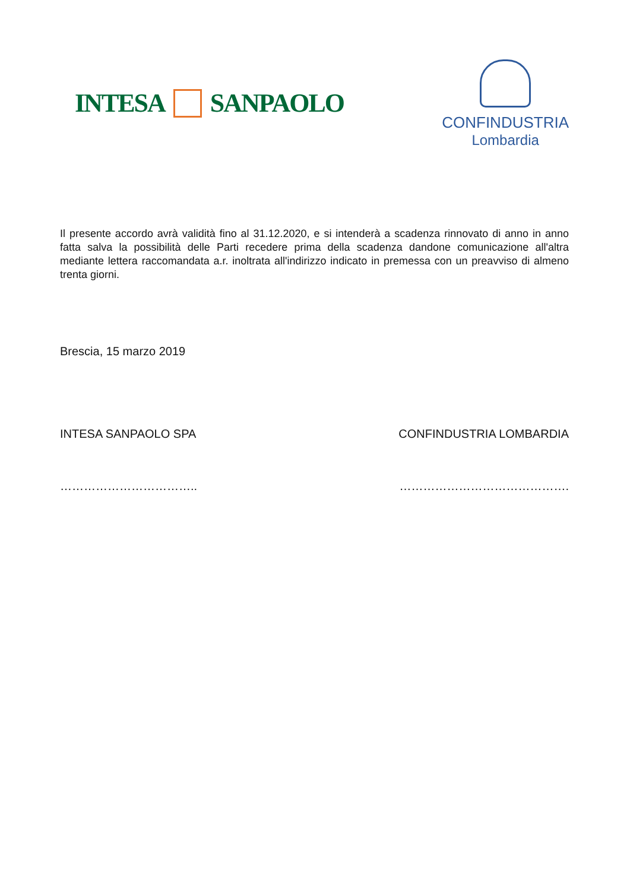INTESA SANPAOLO
CONFINDUSTRIA
Lombardia
Il presente accordo avrà validità fino al 31.12.2020, e si intenderà a scadenza rinnovato di anno in anno fatta salva la possibilità delle Parti recedere prima della scadenza dandone comunicazione all'altra mediante lettera raccomandata a.r. inoltrata all'indirizzo indicato in premessa con un preavviso di almeno trenta giorni.
Brescia, 15 marzo 2019
INTESA SANPAOLO SPA CONFINDUSTRIA LOMBARDIA
…………………………….. …………………………………….